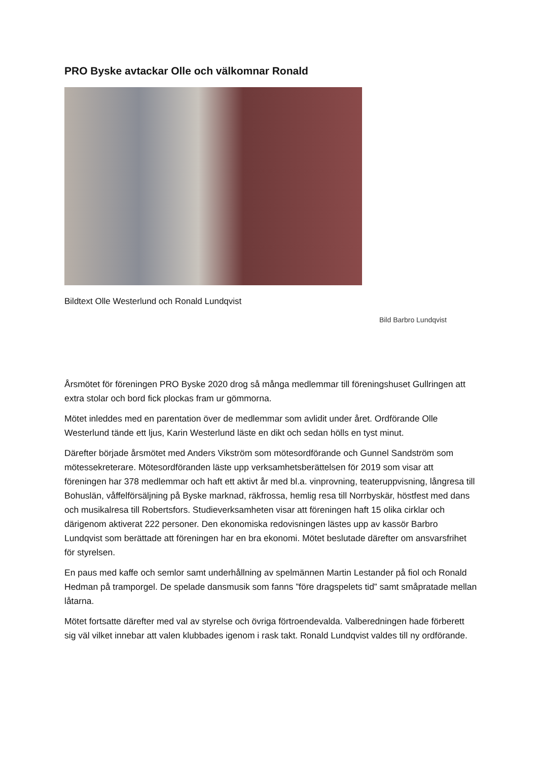PRO Byske avtackar Olle och välkomnar Ronald
Bildtext Olle Westerlund och Ronald Lundqvist
Bild Barbro Lundqvist
Årsmötet för föreningen PRO Byske 2020 drog så många medlemmar till föreningshuset Gullringen att extra stolar och bord fick plockas fram ur gömmorna.
Mötet inleddes med en parentation över de medlemmar som avlidit under året. Ordförande Olle Westerlund tände ett ljus, Karin Westerlund läste en dikt och sedan hölls en tyst minut.
Därefter började årsmötet med Anders Vikström som mötesordförande och Gunnel Sandström som mötessekreterare. Mötesordföranden läste upp verksamhetsberättelsen för 2019 som visar att föreningen har 378 medlemmar och haft ett aktivt år med bl.a. vinprovning, teateruppvisning, långresa till Bohuslän, våffelförsäljning på Byske marknad, räkfrossa, hemlig resa till Norrbyskär, höstfest med dans och musikalresa till Robertsfors. Studieverksamheten visar att föreningen haft 15 olika cirklar och därigenom aktiverat 222 personer. Den ekonomiska redovisningen lästes upp av kassör Barbro Lundqvist som berättade att föreningen har en bra ekonomi. Mötet beslutade därefter om ansvarsfrihet för styrelsen.
En paus med kaffe och semlor samt underhållning av spelmännen Martin Lestander på fiol och Ronald Hedman på tramporgel. De spelade dansmusik som fanns ”före dragspelets tid” samt småpratade mellan låtarna.
Mötet fortsatte därefter med val av styrelse och övriga förtroendevalda. Valberedningen hade förberett sig väl vilket innebar att valen klubbades igenom i rask takt. Ronald Lundqvist valdes till ny ordförande.